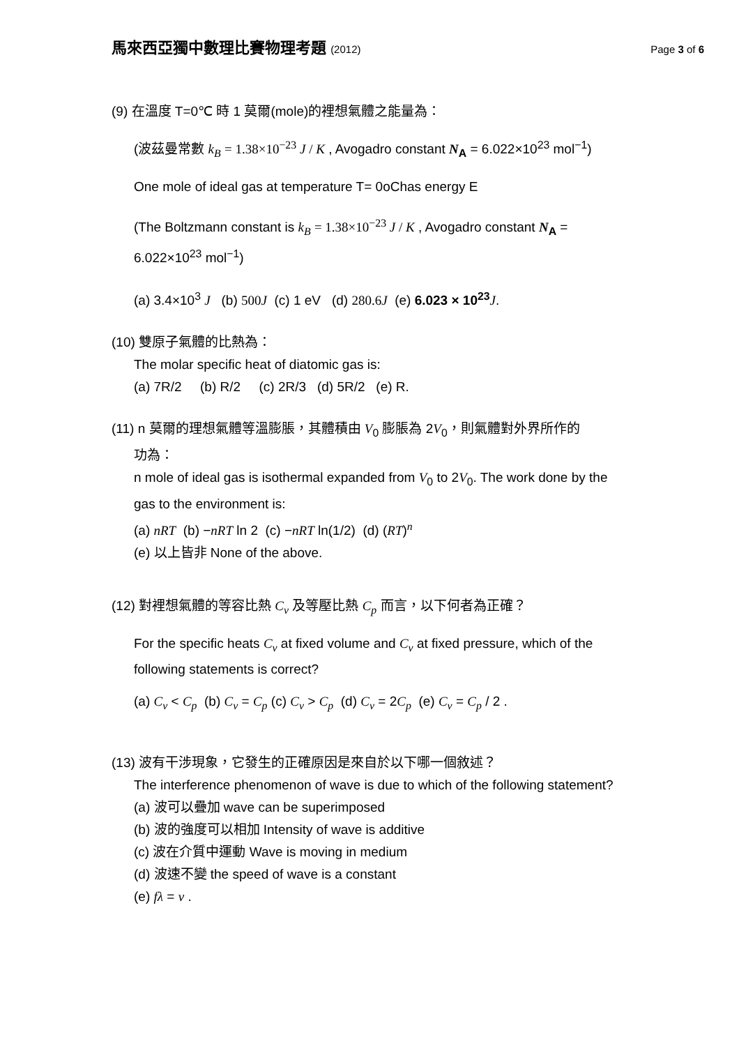馬來西亞獨中數理比賽物理考題 (2012) Page 3 of 6
(9) 在溫度 T=0℃ 時 1 莫爾(mole)的裡想氣體之能量為：
(波茲曼常數 k<sub>B</sub> = 1.38×10<sup>−23</sup> J / K , Avogadro constant N<sub>A</sub> = 6.022×10<sup>23</sup> mol<sup>−1</sup>)
One mole of ideal gas at temperature T= 0oChas energy E
(The Boltzmann constant is k<sub>B</sub> = 1.38×10<sup>−23</sup> J / K , Avogadro constant N<sub>A</sub> =
6.022×10<sup>23</sup> mol<sup>−1</sup>)
(a) 3.4×10<sup>3</sup> J (b) 500J (c) 1 eV (d) 280.6J (e) 6.023 × 10<sup>23</sup> J.
(10) 雙原子氣體的比熱為：
The molar specific heat of diatomic gas is:
(a) 7R/2 (b) R/2 (c) 2R/3 (d) 5R/2 (e) R.
(11) n 莫爾的理想氣體等溫膨脹，其體積由 V<sub>0</sub> 膨脹為 2V<sub>0</sub>，則氣體對外界所作的
功為：
n mole of ideal gas is isothermal expanded from V<sub>0</sub> to 2V<sub>0</sub>. The work done by the gas to the environment is:
(a) nRT (b) −nRT ln 2 (c) −nRT ln(1/2) (d) (RT)<sup>n</sup>
(e) 以上皆非 None of the above.
(12) 對裡想氣體的等容比熱 C<sub>v</sub> 及等壓比熱 C<sub>p</sub> 而言，以下何者為正確？
For the specific heats C<sub>v</sub> at fixed volume and C<sub>v</sub> at fixed pressure, which of the following statements is correct?
(a) C<sub>v</sub> < C<sub>p</sub> (b) C<sub>v</sub> = C<sub>p</sub> (c) C<sub>v</sub> > C<sub>p</sub> (d) C<sub>v</sub> = 2C<sub>p</sub> (e) C<sub>v</sub> = C<sub>p</sub> / 2 .
(13) 波有干涉現象，它發生的正確原因是來自於以下哪一個敘述？
The interference phenomenon of wave is due to which of the following statement?
(a) 波可以疊加 wave can be superimposed
(b) 波的強度可以相加 Intensity of wave is additive
(c) 波在介質中運動 Wave is moving in medium
(d) 波速不變 the speed of wave is a constant
(e) fλ = v .